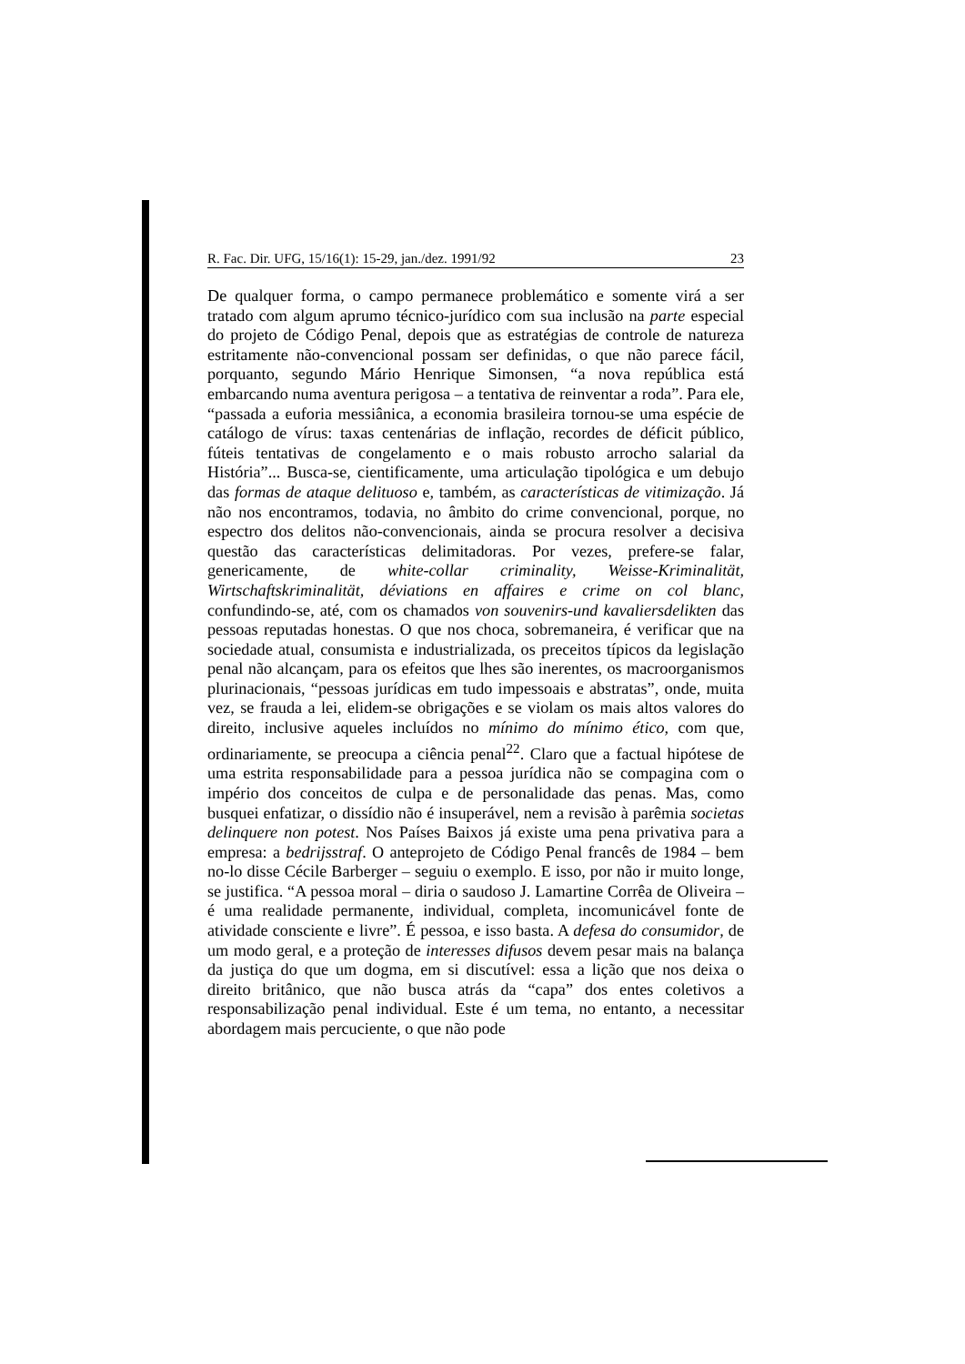R. Fac. Dir. UFG, 15/16(1): 15-29, jan./dez. 1991/92 23
De qualquer forma, o campo permanece problemático e somente virá a ser tratado com algum aprumo técnico-jurídico com sua inclusão na parte especial do projeto de Código Penal, depois que as estratégias de controle de natureza estritamente não-convencional possam ser definidas, o que não parece fácil, porquanto, segundo Mário Henrique Simonsen, “a nova república está embarcando numa aventura perigosa – a tentativa de reinventar a roda”. Para ele, “passada a euforia messiânica, a economia brasileira tornou-se uma espécie de catálogo de vírus: taxas centenárias de inflação, recordes de déficit público, fúteis tentativas de congelamento e o mais robusto arrocho salarial da História”... Busca-se, cientificamente, uma articulação tipológica e um debujo das formas de ataque delituoso e, também, as características de vitimização. Já não nos encontramos, todavia, no âmbito do crime convencional, porque, no espectro dos delitos não-convencionais, ainda se procura resolver a decisiva questão das características delimitadoras. Por vezes, prefere-se falar, genericamente, de white-collar criminality, Weisse-Kriminalität, Wirtschaftskriminalität, déviations en affaires e crime on col blanc, confundindo-se, até, com os chamados von souvenirs-und kavaliersdelikten das pessoas reputadas honestas. O que nos choca, sobremaneira, é verificar que na sociedade atual, consumista e industrializada, os preceitos típicos da legislação penal não alcançam, para os efeitos que lhes são inerentes, os macroorganismos plurinacionais, “pessoas jurídicas em tudo impessoais e abstratas”, onde, muita vez, se frauda a lei, elidem-se obrigações e se violam os mais altos valores do direito, inclusive aqueles incluídos no mínimo do mínimo ético, com que, ordinariamente, se preocupa a ciência penal<sup>22</sup>. Claro que a factual hipótese de uma estrita responsabilidade para a pessoa jurídica não se compagina com o império dos conceitos de culpa e de personalidade das penas. Mas, como busquei enfatizar, o dissídio não é insuperável, nem a revisão à parêmia societas delinquere non potest. Nos Países Baixos já existe uma pena privativa para a empresa: a bedrijsstraf. O anteprojeto de Código Penal francês de 1984 – bem no-lo disse Cécile Barberger – seguiu o exemplo. E isso, por não ir muito longe, se justifica. “A pessoa moral – diria o saudoso J. Lamartine Corrêa de Oliveira – é uma realidade permanente, individual, completa, incomunicável fonte de atividade consciente e livre”. É pessoa, e isso basta. A defesa do consumidor, de um modo geral, e a proteção de interesses difusos devem pesar mais na balança da justiça do que um dogma, em si discutível: essa a lição que nos deixa o direito britânico, que não busca atrás da “capa” dos entes coletivos a responsabilização penal individual. Este é um tema, no entanto, a necessitar abordagem mais percuciente, o que não pode